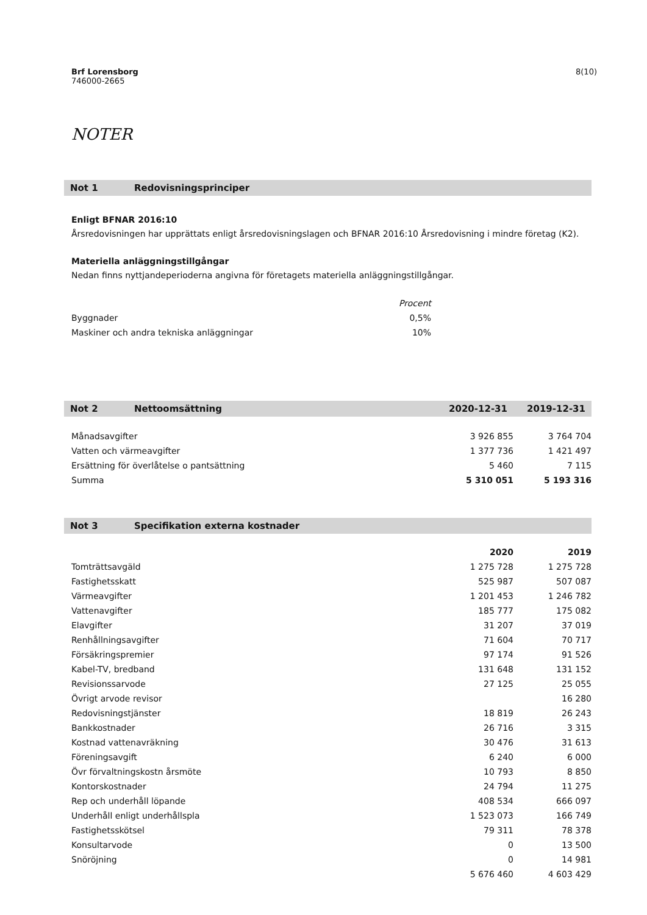Brf Lorensborg
746000-2665
8(10)
NOTER
Not 1 Redovisningsprinciper
Enligt BFNAR 2016:10
Årsredovisningen har upprättats enligt årsredovisningslagen och BFNAR 2016:10 Årsredovisning i mindre företag (K2).
Materiella anläggningstillgångar
Nedan finns nyttjandeperioderna angivna för företagets materiella anläggningstillgångar.
| | Procent |
| --- | --- |
| Byggnader | 0,5% |
| Maskiner och andra tekniska anläggningar | 10% |
Not 2 Nettoomsättning 2020-12-31 2019-12-31
| Månadsavgifter | 3 926 855 | 3 764 704 |
| Vatten och värmeavgifter | 1 377 736 | 1 421 497 |
| Ersättning för överlåtelse o pantsättning | 5 460 | 7 115 |
| Summa | 5 310 051 | 5 193 316 |
Not 3 Specifikation externa kostnader
| | 2020 | 2019 |
| --- | --- | --- |
| Tomträttsavgäld | 1 275 728 | 1 275 728 |
| Fastighetsskatt | 525 987 | 507 087 |
| Värmeavgifter | 1 201 453 | 1 246 782 |
| Vattenavgifter | 185 777 | 175 082 |
| Elavgifter | 31 207 | 37 019 |
| Renhållningsavgifter | 71 604 | 70 717 |
| Försäkringspremier | 97 174 | 91 526 |
| Kabel-TV, bredband | 131 648 | 131 152 |
| Revisionssarvode | 27 125 | 25 055 |
| Övrigt arvode revisor | | 16 280 |
| Redovisningstjänster | 18 819 | 26 243 |
| Bankkostnader | 26 716 | 3 315 |
| Kostnad vattenavräkning | 30 476 | 31 613 |
| Föreningsavgift | 6 240 | 6 000 |
| Övr förvaltningskostn årsmöte | 10 793 | 8 850 |
| Kontorskostnader | 24 794 | 11 275 |
| Rep och underhåll löpande | 408 534 | 666 097 |
| Underhåll enligt underhållspla | 1 523 073 | 166 749 |
| Fastighetsskötsel | 79 311 | 78 378 |
| Konsultarvode | 0 | 13 500 |
| Snöröjning | 0 | 14 981 |
| | 5 676 460 | 4 603 429 |